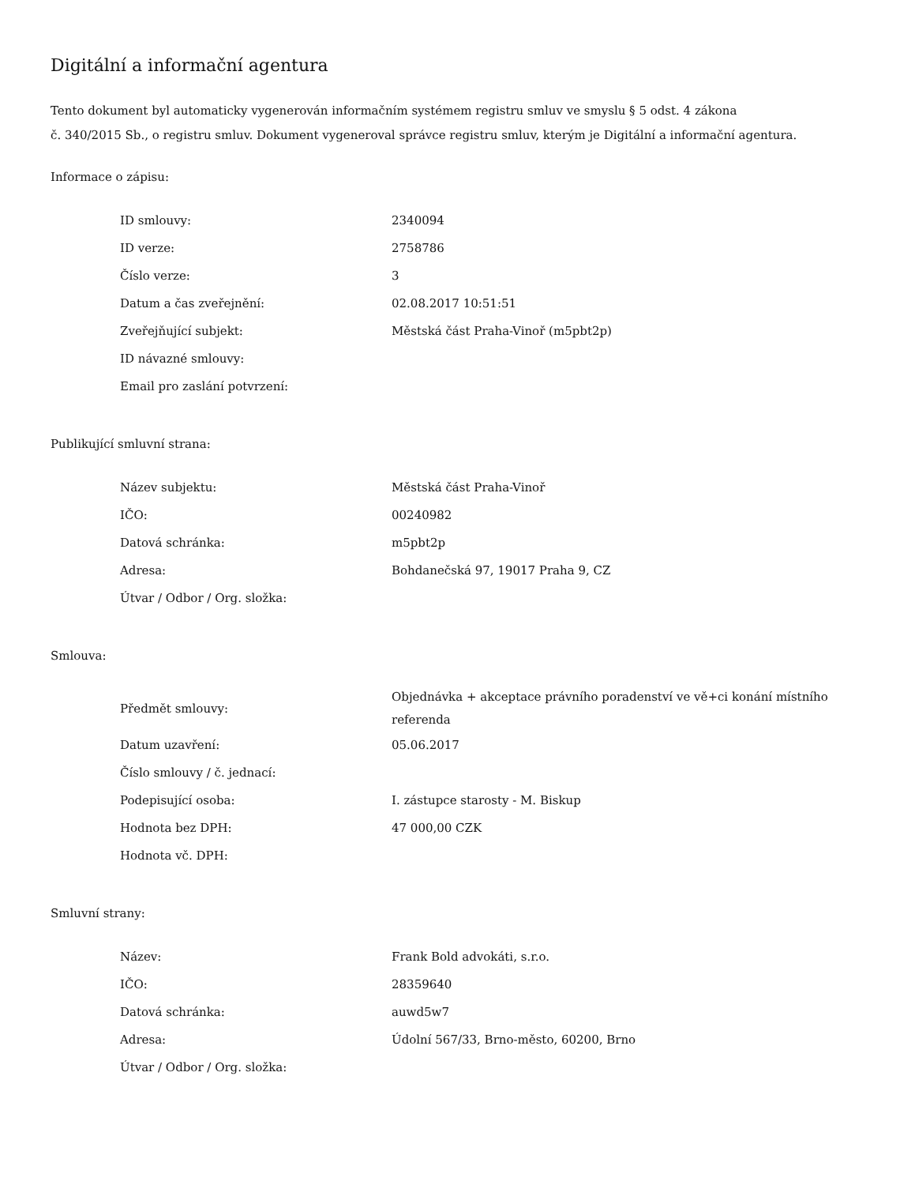Digitální a informační agentura
Tento dokument byl automaticky vygenerován informačním systémem registru smluv ve smyslu § 5 odst. 4 zákona
č. 340/2015 Sb., o registru smluv. Dokument vygeneroval správce registru smluv, kterým je Digitální a informační agentura.
Informace o zápisu:
| ID smlouvy: | 2340094 |
| ID verze: | 2758786 |
| Číslo verze: | 3 |
| Datum a čas zveřejnění: | 02.08.2017 10:51:51 |
| Zveřejňující subjekt: | Městská část Praha-Vinoř (m5pbt2p) |
| ID návazné smlouvy: | |
| Email pro zaslání potvrzení: | |
Publikující smluvní strana:
| Název subjektu: | Městská část Praha-Vinoř |
| IČO: | 00240982 |
| Datová schránka: | m5pbt2p |
| Adresa: | Bohdanečská 97, 19017 Praha 9, CZ |
| Útvar / Odbor / Org. složka: | |
Smlouva:
| Předmět smlouvy: | Objednávka + akceptace právního poradenství ve vě+ci konání místního referenda |
| Datum uzavření: | 05.06.2017 |
| Číslo smlouvy / č. jednací: | |
| Podepisující osoba: | I. zástupce starosty - M. Biskup |
| Hodnota bez DPH: | 47 000,00 CZK |
| Hodnota vč. DPH: | |
Smluvní strany:
| Název: | Frank Bold advokáti, s.r.o. |
| IČO: | 28359640 |
| Datová schránka: | auwd5w7 |
| Adresa: | Údolní 567/33, Brno-město, 60200, Brno |
| Útvar / Odbor / Org. složka: | |